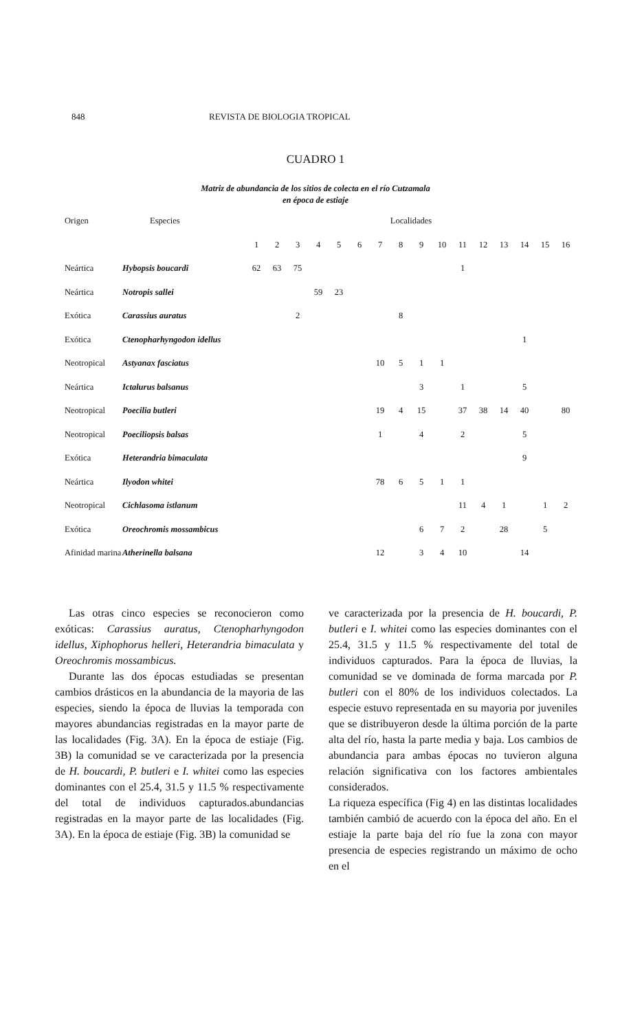848 REVISTA DE BIOLOGIA TROPICAL
CUADRO 1
Matriz de abundancia de los sitios de colecta en el río Cutzamala
en época de estiaje
| Origen | Especies | Localidades | | | | | | | | | | | | | | | |
| --- | --- | --- | --- | --- | --- | --- | --- | --- | --- | --- | --- | --- | --- | --- | --- | --- | --- |
| | | 1 | 2 | 3 | 4 | 5 | 6 | 7 | 8 | 9 | 10 | 11 | 12 | 13 | 14 | 15 | 16 |
| Neártica | Hybopsis boucardi | 62 | 63 | 75 | | | | | | | | 1 | | | | | |
| Neártica | Notropis sallei | | | | 59 | 23 | | | | | | | | | | | |
| Exótica | Carassius auratus | | | 2 | | | | | 8 | | | | | | | | |
| Exótica | Ctenopharhyngodon idellus | | | | | | | | | | | | | | 1 | | |
| Neotropical | Astyanax fasciatus | | | | | | | 10 | 5 | 1 | 1 | | | | | | |
| Neártica | Ictalurus balsanus | | | | | | | | | 3 | | 1 | | | 5 | | |
| Neotropical | Poecilia butleri | | | | | | | 19 | 4 | 15 | | 37 | 38 | 14 | 40 | | 80 |
| Neotropical | Poeciliopsis balsas | | | | | | | 1 | | 4 | | 2 | | | 5 | | |
| Exótica | Heterandria bimaculata | | | | | | | | | | | | | | 9 | | |
| Neártica | Ilyodon whitei | | | | | | | 78 | 6 | 5 | 1 | 1 | | | | | |
| Neotropical | Cichlasoma istlanum | | | | | | | | | | | 11 | 4 | 1 | | 1 | 2 |
| Exótica | Oreochromis mossambicus | | | | | | | | | 6 | 7 | 2 | | 28 | | 5 | |
| Afinidad marina | Atherinella balsana | | | | | | | 12 | | 3 | 4 | 10 | | | 14 | | |
Las otras cinco especies se reconocieron como exóticas: Carassius auratus, Ctenopharhyngodon idellus, Xiphophorus helleri, Heterandria bimaculata y Oreochromis mossambicus.
Durante las dos épocas estudiadas se presentan cambios drásticos en la abundancia de la mayoria de las especies, siendo la época de lluvias la temporada con mayores abundancias registradas en la mayor parte de las localidades (Fig. 3A). En la época de estiaje (Fig. 3B) la comunidad se ve caracterizada por la presencia de H. boucardi, P. butleri e I. whitei como las especies dominantes con el 25.4, 31.5 y 11.5 % respectivamente del total de individuos capturados.abundancias registradas en la mayor parte de las localidades (Fig. 3A). En la época de estiaje (Fig. 3B) la comunidad se
ve caracterizada por la presencia de H. boucardi, P. butleri e I. whitei como las especies dominantes con el 25.4, 31.5 y 11.5 % respectivamente del total de individuos capturados. Para la época de lluvias, la comunidad se ve dominada de forma marcada por P. butleri con el 80% de los individuos colectados. La especie estuvo representada en su mayoria por juveniles que se distribuyeron desde la última porción de la parte alta del río, hasta la parte media y baja. Los cambios de abundancia para ambas épocas no tuvieron alguna relación significativa con los factores ambientales considerados.
La riqueza específica (Fig 4) en las distintas localidades también cambió de acuerdo con la época del año. En el estiaje la parte baja del río fue la zona con mayor presencia de especies registrando un máximo de ocho en el